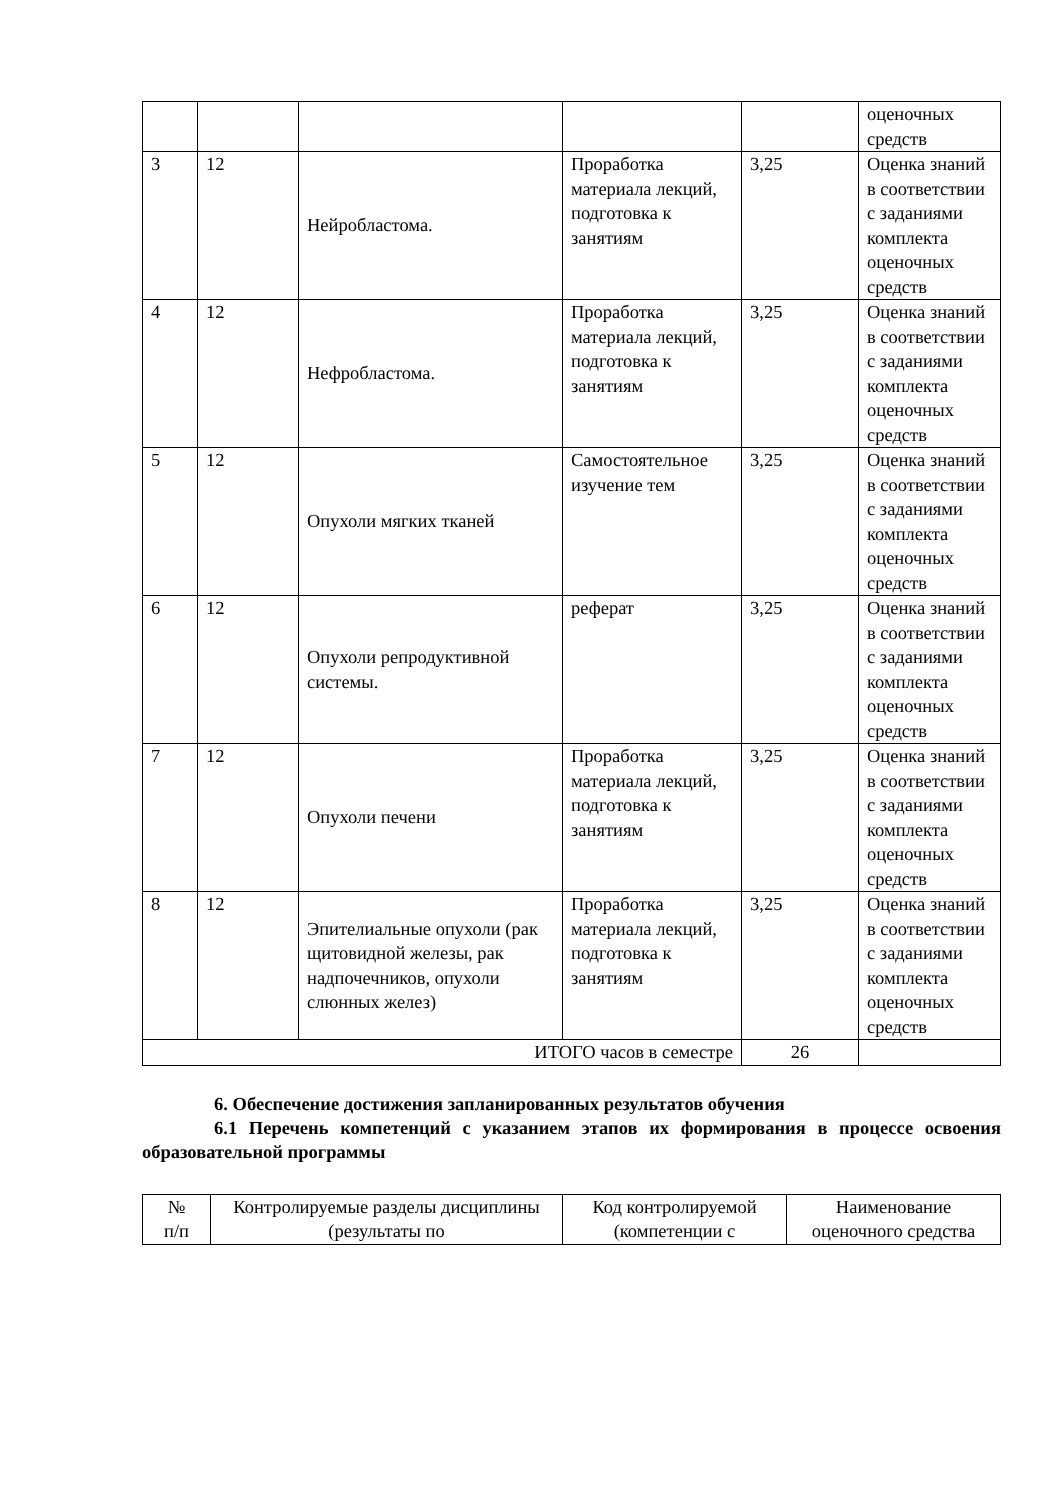| | | | | | оценочных средств |
| 3 | 12 | Нейробластома. | Проработка материала лекций, подготовка к занятиям | 3,25 | Оценка знаний в соответствии с заданиями комплекта оценочных средств |
| 4 | 12 | Нефробластома. | Проработка материала лекций, подготовка к занятиям | 3,25 | Оценка знаний в соответствии с заданиями комплекта оценочных средств |
| 5 | 12 | Опухоли мягких тканей | Самостоятельное изучение тем | 3,25 | Оценка знаний в соответствии с заданиями комплекта оценочных средств |
| 6 | 12 | Опухоли репродуктивной системы. | реферат | 3,25 | Оценка знаний в соответствии с заданиями комплекта оценочных средств |
| 7 | 12 | Опухоли печени | Проработка материала лекций, подготовка к занятиям | 3,25 | Оценка знаний в соответствии с заданиями комплекта оценочных средств |
| 8 | 12 | Эпителиальные опухоли (рак щитовидной железы, рак надпочечников, опухоли слюнных желез) | Проработка материала лекций, подготовка к занятиям | 3,25 | Оценка знаний в соответствии с заданиями комплекта оценочных средств |
| ИТОГО часов в семестре | | | | 26 | |
6. Обеспечение достижения запланированных результатов обучения
6.1 Перечень компетенций с указанием этапов их формирования в процессе освоения образовательной программы
| № п/п | Контролируемые разделы дисциплины (результаты по | Код контролируемой (компетенции с | Наименование оценочного средства |